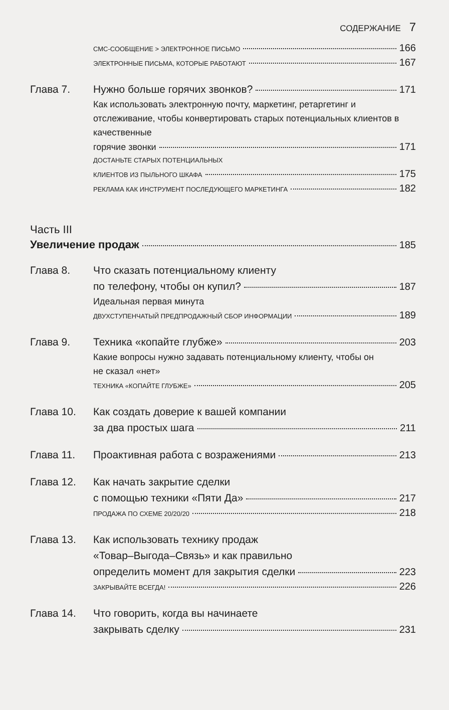СОДЕРЖАНИЕ 7
СМС-СООБЩЕНИЕ > ЭЛЕКТРОННОЕ ПИСЬМО 166
ЭЛЕКТРОННЫЕ ПИСЬМА, КОТОРЫЕ РАБОТАЮТ 167
Глава 7. Нужно больше горячих звонков? 171
Как использовать электронную почту, маркетинг, ретаргетинг и отслеживание, чтобы конвертировать старых потенциальных клиентов в качественные
горячие звонки 171
ДОСТАНЬТЕ СТАРЫХ ПОТЕНЦИАЛЬНЫХ
КЛИЕНТОВ ИЗ ПЫЛЬНОГО ШКАФА 175
РЕКЛАМА КАК ИНСТРУМЕНТ ПОСЛЕДУЮЩЕГО МАРКЕТИНГА 182
Часть III
Увеличение продаж 185
Глава 8. Что сказать потенциальному клиенту
по телефону, чтобы он купил? 187
Идеальная первая минута
ДВУХСТУПЕНЧАТЫЙ ПРЕДПРОДАЖНЫЙ СБОР ИНФОРМАЦИИ 189
Глава 9. Техника «копайте глубже» 203
Какие вопросы нужно задавать потенциальному клиенту, чтобы он
не сказал «нет»
ТЕХНИКА «КОПАЙТЕ ГЛУБЖЕ» 205
Глава 10. Как создать доверие к вашей компании
за два простых шага 211
Глава 11. Проактивная работа с возражениями 213
Глава 12. Как начать закрытие сделки
с помощью техники «Пяти Да» 217
ПРОДАЖА ПО СХЕМЕ 20/20/20 218
Глава 13. Как использовать технику продаж
«Товар–Выгода–Связь» и как правильно
определить момент для закрытия сделки 223
ЗАКРЫВАЙТЕ ВСЕГДА! 226
Глава 14. Что говорить, когда вы начинаете
закрывать сделку 231